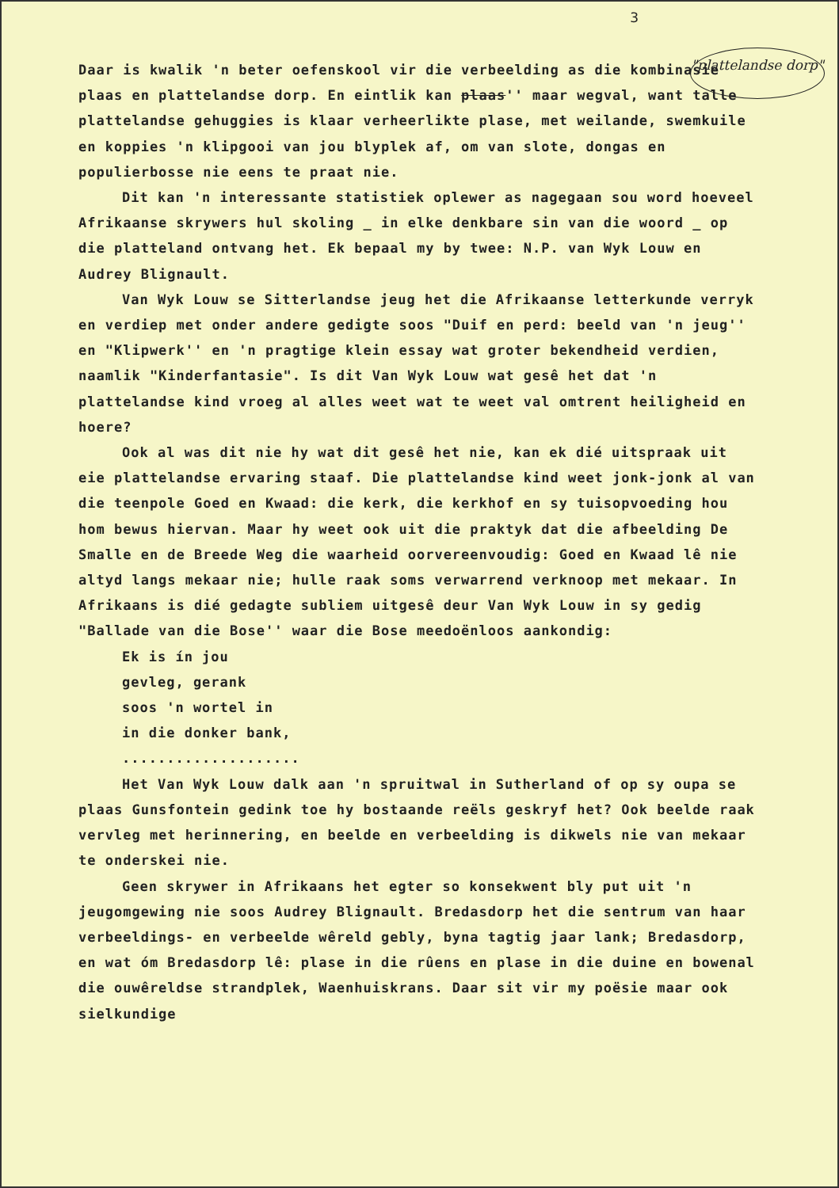3
"plattelandse dorp"
Daar is kwalik 'n beter oefenskool vir die verbeelding as die kombinasie plaas en plattelandse dorp. En eintlik kan plaas'' maar wegval, want talle plattelandse gehuggies is klaar verheerlikte plase, met weilande, swemkuile en koppies 'n klipgooi van jou blyplek af, om van slote, dongas en populierbosse nie eens te praat nie.
Dit kan 'n interessante statistiek oplewer as nagegaan sou word hoeveel Afrikaanse skrywers hul skoling _ in elke denkbare sin van die woord _ op die platteland ontvang het. Ek bepaal my by twee: N.P. van Wyk Louw en Audrey Blignault.
Van Wyk Louw se Sitterlandse jeug het die Afrikaanse letterkunde verryk en verdiep met onder andere gedigte soos "Duif en perd: beeld van 'n jeug'' en "Klipwerk'' en 'n pragtige klein essay wat groter bekendheid verdien, naamlik "Kinderfantasie". Is dit Van Wyk Louw wat gesê het dat 'n plattelandse kind vroeg al alles weet wat te weet val omtrent heiligheid en hoere?
Ook al was dit nie hy wat dit gesê het nie, kan ek dié uitspraak uit eie plattelandse ervaring staaf. Die plattelandse kind weet jonk-jonk al van die teenpole Goed en Kwaad: die kerk, die kerkhof en sy tuisopvoeding hou hom bewus hiervan. Maar hy weet ook uit die praktyk dat die afbeelding De Smalle en de Breede Weg die waarheid oorvereenvoudig: Goed en Kwaad lê nie altyd langs mekaar nie; hulle raak soms verwarrend verknoop met mekaar. In Afrikaans is dié gedagte subliem uitgesê deur Van Wyk Louw in sy gedig "Ballade van die Bose'' waar die Bose meedoënloos aankondig:
Ek is ín jou
gevleg, gerank
soos 'n wortel in
in die donker bank,
....................
Het Van Wyk Louw dalk aan 'n spruitwal in Sutherland of op sy oupa se plaas Gunsfontein gedink toe hy bostaande reëls geskryf het? Ook beelde raak vervleg met herinnering, en beelde en verbeelding is dikwels nie van mekaar te onderskei nie.
Geen skrywer in Afrikaans het egter so konsekwent bly put uit 'n jeugomgewing nie soos Audrey Blignault. Bredasdorp het die sentrum van haar verbeeldings- en verbeelde wêreld gebly, byna tagtig jaar lank; Bredasdorp, en wat óm Bredasdorp lê: plase in die rûens en plase in die duine en bowenal die ouwêreldse strandplek, Waenhuiskrans. Daar sit vir my poësie maar ook sielkundige